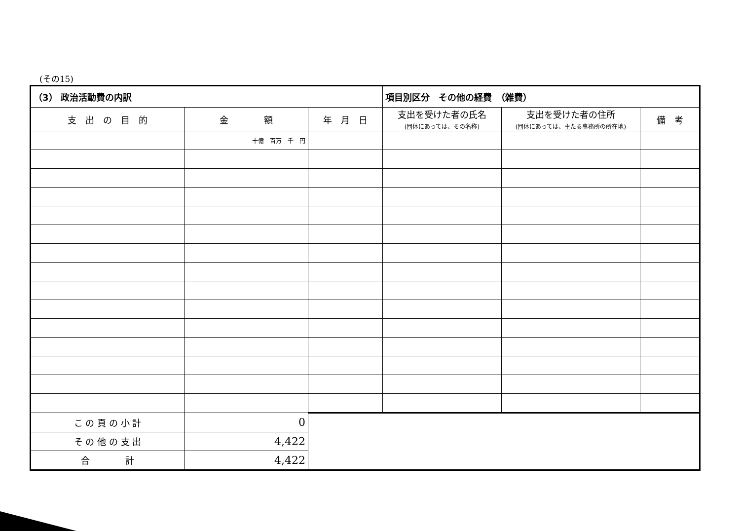(その15)
| （3） 政治活動費の内訳 | | | 項目別区分 その他の経費 （雑費） | | |
| --- | --- | --- | --- | --- | --- |
| 支 出 の 目 的 | 金 額 | 年 月 日 | 支出を受けた者の氏名 (団体にあっては、その名称) | 支出を受けた者の住所 (団体にあっては、主たる事務所の所在地) | 備 考 |
| | 十億 百万 千 円 | | | | |
| こ の 頁 の 小 計 | 0 | | | | |
| そ の 他 の 支 出 | 4,422 | | | | |
| 合 計 | 4,422 | | | | |